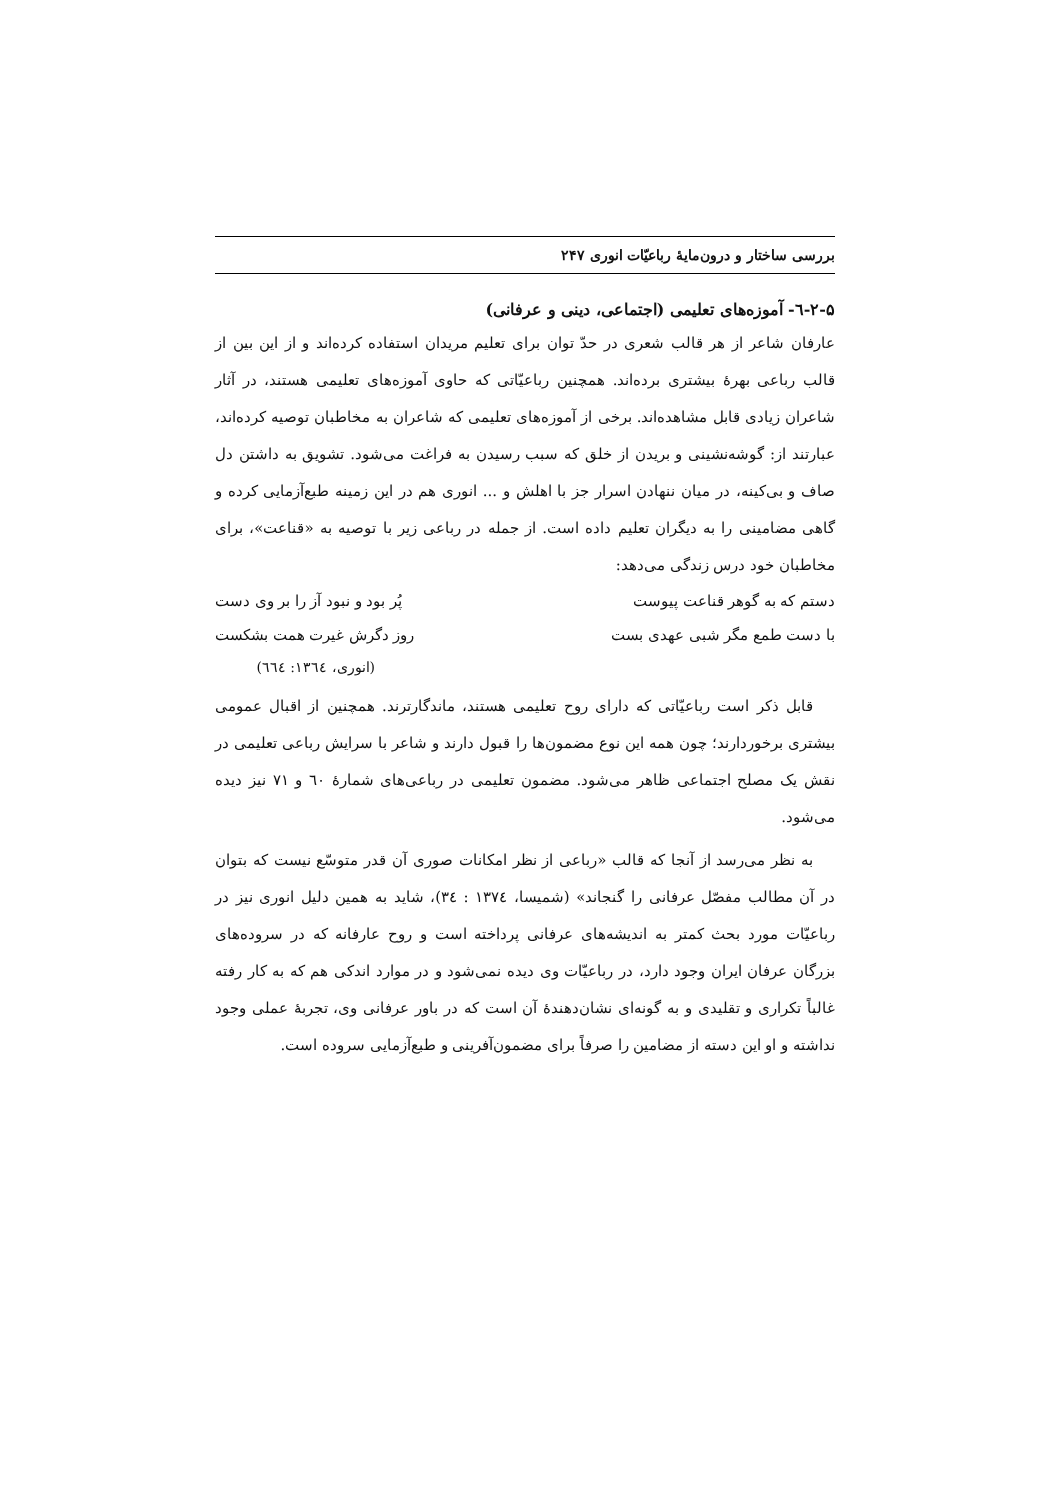بررسی ساختار و درون‌مایهٔ رباعیّات انوری ۲۴۷
۲-۵-٦- آموزه‌های تعلیمی (اجتماعی، دینی و عرفانی)
عارفان شاعر از هر قالب شعری در حدّ توان برای تعلیم مریدان استفاده کرده‌اند و از این بین از قالب رباعی بهرهٔ بیشتری برده‌اند. همچنین رباعیّاتی که حاوی آموزه‌های تعلیمی هستند، در آثار شاعران زیادی قابل مشاهده‌اند. برخی از آموزه‌های تعلیمی که شاعران به مخاطبان توصیه کرده‌اند، عبارتند از: گوشه‌نشینی و بریدن از خلق که سبب رسیدن به فراغت می‌شود. تشویق به داشتن دل صاف و بی‌کینه، در میان ننهادن اسرار جز با اهلش و ... انوری هم در این زمینه طبع‌آزمایی کرده و گاهی مضامینی را به دیگران تعلیم داده است. از جمله در رباعی زیر با توصیه به «قناعت»، برای مخاطبان خود درس زندگی می‌دهد:
دستم که به گوهر قناعت پیوست پُر بود و نبود آز را بر وی دست
با دست طمع مگر شبی عهدی بست روز دگرش غیرت همت بشکست
(انوری، ۱۳٦٤: ٦٦٤)
قابل ذکر است رباعیّاتی که دارای روح تعلیمی هستند، ماندگارترند. همچنین از اقبال عمومی بیشتری برخوردارند؛ چون همه این نوع مضمون‌ها را قبول دارند و شاعر با سرایش رباعی تعلیمی در نقش یک مصلح اجتماعی ظاهر می‌شود. مضمون تعلیمی در رباعی‌های شمارهٔ ٦۰ و ۷۱ نیز دیده می‌شود.
به نظر می‌رسد از آنجا که قالب «رباعی از نظر امکانات صوری آن قدر متوسّع نیست که بتوان در آن مطالب مفصّل عرفانی را گنجاند» (شمیسا، ۱۳۷٤ : ۳٤)، شاید به همین دلیل انوری نیز در رباعیّات مورد بحث کمتر به اندیشه‌های عرفانی پرداخته است و روح عارفانه که در سروده‌های بزرگان عرفان ایران وجود دارد، در رباعیّات وی دیده نمی‌شود و در موارد اندکی هم که به کار رفته غالباً تکراری و تقلیدی و به گونه‌ای نشان‌دهندهٔ آن است که در باور عرفانی وی، تجربهٔ عملی وجود نداشته و او این دسته از مضامین را صرفاً برای مضمون‌آفرینی و طبع‌آزمایی سروده است.